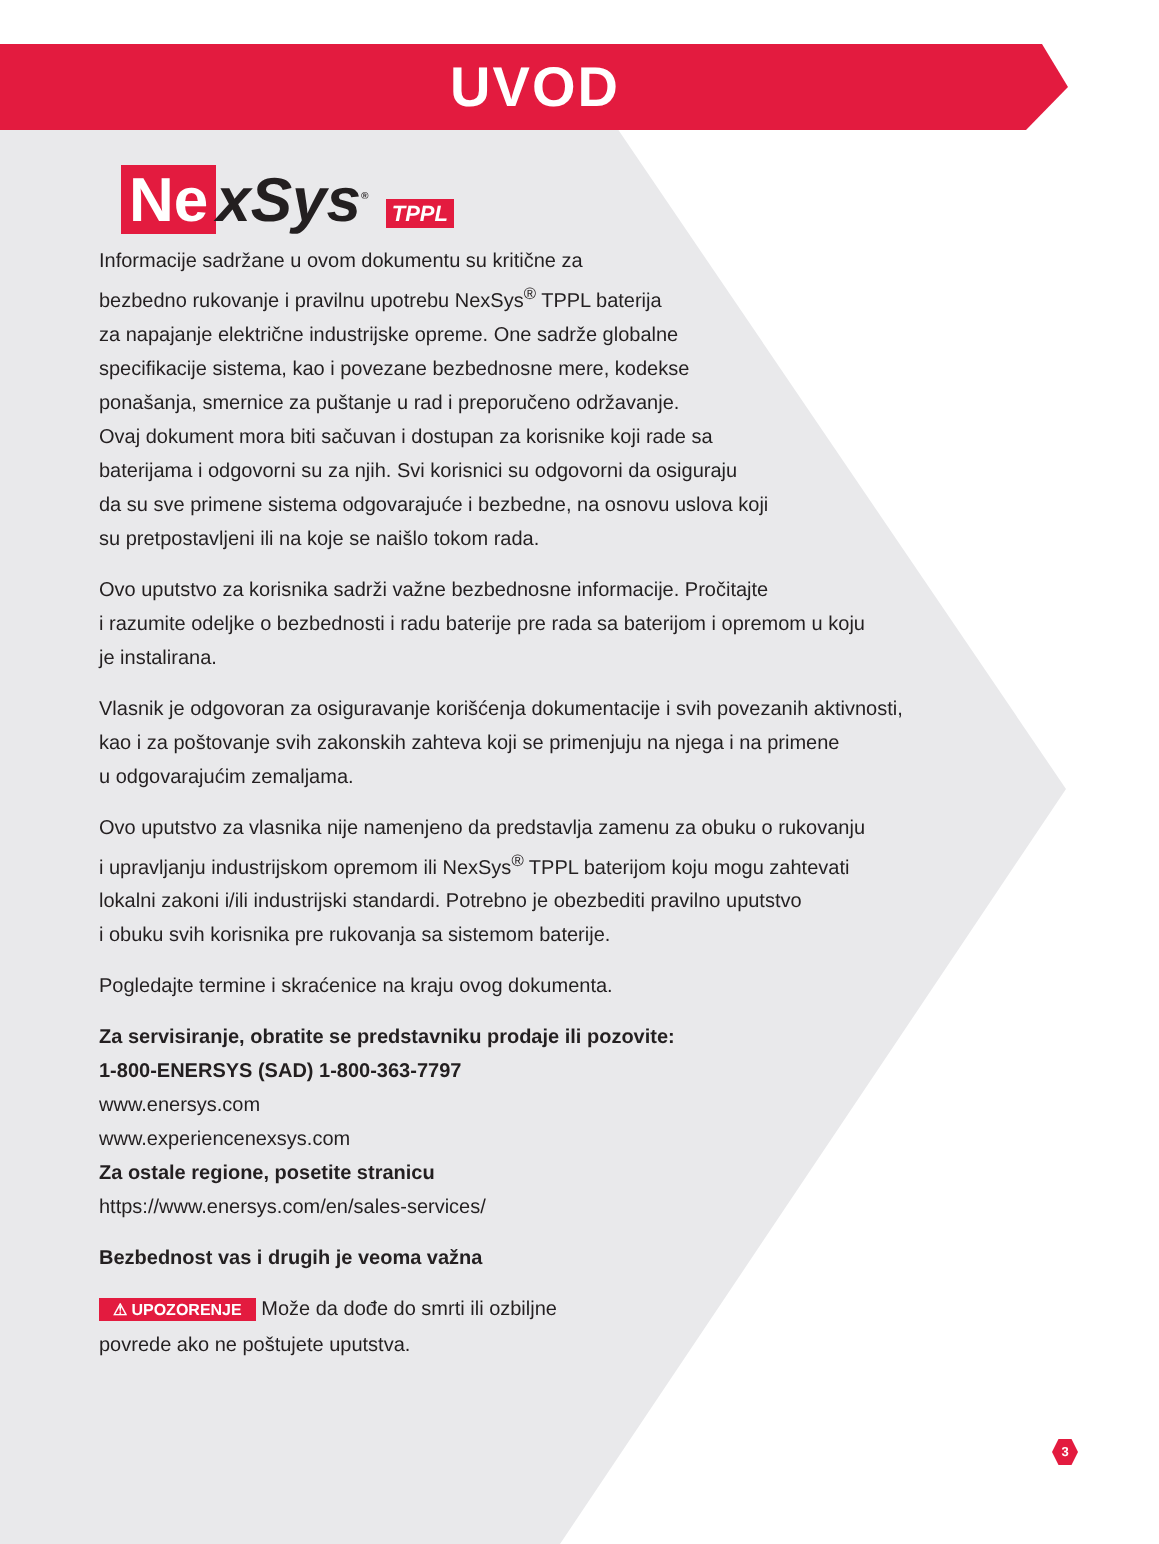UVOD
Ne xSys<sup>®</sup> TPPL
Informacije sadržane u ovom dokumentu su kritične za
bezbedno rukovanje i pravilnu upotrebu NexSys<sup>®</sup> TPPL baterija
za napajanje električne industrijske opreme. One sadrže globalne
specifikacije sistema, kao i povezane bezbednosne mere, kodekse
ponašanja, smernice za puštanje u rad i preporučeno održavanje.
Ovaj dokument mora biti sačuvan i dostupan za korisnike koji rade sa
baterijama i odgovorni su za njih. Svi korisnici su odgovorni da osiguraju
da su sve primene sistema odgovarajuće i bezbedne, na osnovu uslova koji
su pretpostavljeni ili na koje se naišlo tokom rada.
Ovo uputstvo za korisnika sadrži važne bezbednosne informacije. Pročitajte
i razumite odeljke o bezbednosti i radu baterije pre rada sa baterijom i opremom u koju
je instalirana.
Vlasnik je odgovoran za osiguravanje korišćenja dokumentacije i svih povezanih aktivnosti,
kao i za poštovanje svih zakonskih zahteva koji se primenjuju na njega i na primene
u odgovarajućim zemaljama.
Ovo uputstvo za vlasnika nije namenjeno da predstavlja zamenu za obuku o rukovanju
i upravljanju industrijskom opremom ili NexSys<sup>®</sup> TPPL baterijom koju mogu zahtevati
lokalni zakoni i/ili industrijski standardi. Potrebno je obezbediti pravilno uputstvo
i obuku svih korisnika pre rukovanja sa sistemom baterije.
Pogledajte termine i skraćenice na kraju ovog dokumenta.
Za servisiranje, obratite se predstavniku prodaje ili pozovite:
1-800-ENERSYS (SAD) 1-800-363-7797
www.enersys.com
www.experiencenexsys.com
Za ostale regione, posetite stranicu
https://www.enersys.com/en/sales-services/
Bezbednost vas i drugih je veoma važna
⚠ UPOZORENJE Može da dođe do smrti ili ozbiljne
povrede ako ne poštujete uputstva.
3